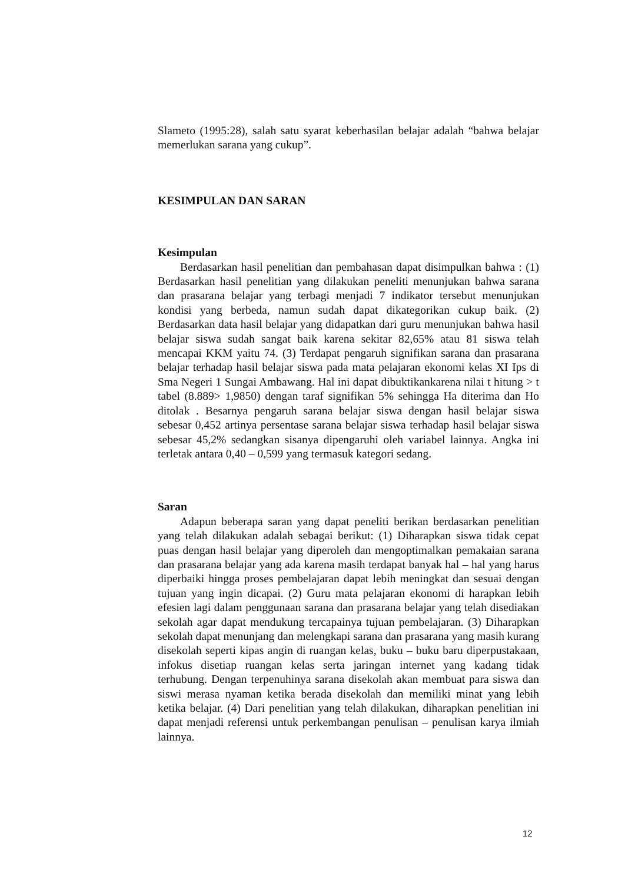Slameto (1995:28), salah satu syarat keberhasilan belajar adalah “bahwa belajar memerlukan sarana yang cukup”.
KESIMPULAN DAN SARAN
Kesimpulan
Berdasarkan hasil penelitian dan pembahasan dapat disimpulkan bahwa : (1) Berdasarkan hasil penelitian yang dilakukan peneliti menunjukan bahwa sarana dan prasarana belajar yang terbagi menjadi 7 indikator tersebut menunjukan kondisi yang berbeda, namun sudah dapat dikategorikan cukup baik. (2) Berdasarkan data hasil belajar yang didapatkan dari guru menunjukan bahwa hasil belajar siswa sudah sangat baik karena sekitar 82,65% atau 81 siswa telah mencapai KKM yaitu 74. (3) Terdapat pengaruh signifikan sarana dan prasarana belajar terhadap hasil belajar siswa pada mata pelajaran ekonomi kelas XI Ips di Sma Negeri 1 Sungai Ambawang. Hal ini dapat dibuktikankarena nilai t hitung > t tabel (8.889> 1,9850) dengan taraf signifikan 5% sehingga Ha diterima dan Ho ditolak . Besarnya pengaruh sarana belajar siswa dengan hasil belajar siswa sebesar 0,452 artinya persentase sarana belajar siswa terhadap hasil belajar siswa sebesar 45,2% sedangkan sisanya dipengaruhi oleh variabel lainnya. Angka ini terletak antara 0,40 – 0,599 yang termasuk kategori sedang.
Saran
Adapun beberapa saran yang dapat peneliti berikan berdasarkan penelitian yang telah dilakukan adalah sebagai berikut: (1) Diharapkan siswa tidak cepat puas dengan hasil belajar yang diperoleh dan mengoptimalkan pemakaian sarana dan prasarana belajar yang ada karena masih terdapat banyak hal – hal yang harus diperbaiki hingga proses pembelajaran dapat lebih meningkat dan sesuai dengan tujuan yang ingin dicapai. (2) Guru mata pelajaran ekonomi di harapkan lebih efesien lagi dalam penggunaan sarana dan prasarana belajar yang telah disediakan sekolah agar dapat mendukung tercapainya tujuan pembelajaran. (3) Diharapkan sekolah dapat menunjang dan melengkapi sarana dan prasarana yang masih kurang disekolah seperti kipas angin di ruangan kelas, buku – buku baru diperpustakaan, infokus disetiap ruangan kelas serta jaringan internet yang kadang tidak terhubung. Dengan terpenuhinya sarana disekolah akan membuat para siswa dan siswi merasa nyaman ketika berada disekolah dan memiliki minat yang lebih ketika belajar. (4) Dari penelitian yang telah dilakukan, diharapkan penelitian ini dapat menjadi referensi untuk perkembangan penulisan – penulisan karya ilmiah lainnya.
12